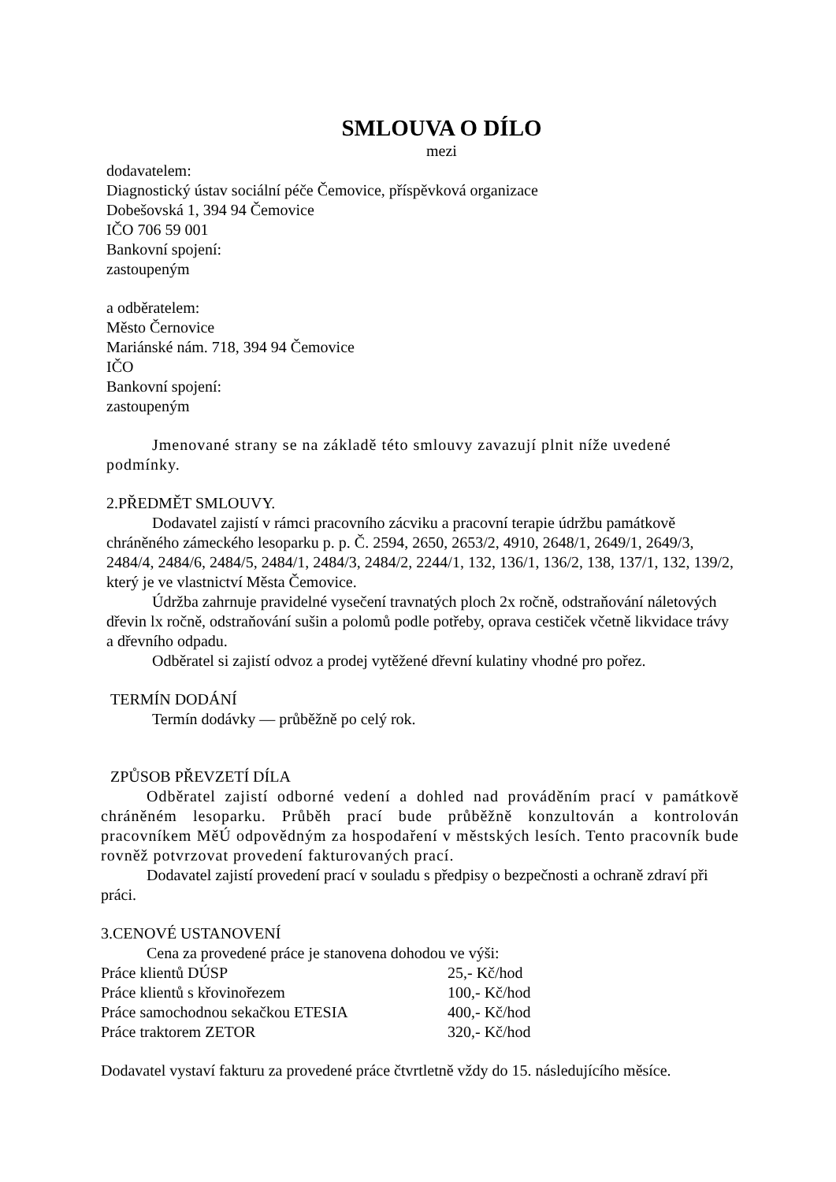SMLOUVA O DÍLO
mezi
dodavatelem:
Diagnostický ústav sociální péče Čemovice, příspěvková organizace
Dobešovská 1, 394 94 Čemovice
IČO 706 59 001
Bankovní spojení:
zastoupeným
a odběratelem:
Město Černovice
Mariánské nám. 718, 394 94 Čemovice
IČO
Bankovní spojení:
zastoupeným
Jmenované strany se na základě této smlouvy zavazují plnit níže uvedené podmínky.
2.PŘEDMĚT SMLOUVY.
Dodavatel zajistí v rámci pracovního zácviku a pracovní terapie údržbu památkově chráněného zámeckého lesoparku p. p. Č. 2594, 2650, 2653/2, 4910, 2648/1, 2649/1, 2649/3, 2484/4, 2484/6, 2484/5, 2484/1, 2484/3, 2484/2, 2244/1, 132, 136/1, 136/2, 138, 137/1, 132, 139/2, který je ve vlastnictví Města Čemovice.
Údržba zahrnuje pravidelné vysečení travnatých ploch 2x ročně, odstraňování náletových dřevin lx ročně, odstraňování sušin a polomů podle potřeby, oprava cestiček včetně likvidace trávy a dřevního odpadu.
Odběratel si zajistí odvoz a prodej vytěžené dřevní kulatiny vhodné pro pořez.
TERMÍN DODÁNÍ
Termín dodávky — průběžně po celý rok.
ZPŮSOB PŘEVZETÍ DÍLA
Odběratel zajistí odborné vedení a dohled nad prováděním prací v památkově chráněném lesoparku. Průběh prací bude průběžně konzultován a kontrolován pracovníkem MěÚ odpovědným za hospodaření v městských lesích. Tento pracovník bude rovněž potvrzovat provedení fakturovaných prací.
Dodavatel zajistí provedení prací v souladu s předpisy o bezpečnosti a ochraně zdraví při práci.
3.CENOVÉ USTANOVENÍ
Cena za provedené práce je stanovena dohodou ve výši:
| Práce klientů DÚSP | 25,- Kč/hod |
| Práce klientů s křovinořezem | 100,- Kč/hod |
| Práce samochodnou sekačkou ETESIA | 400,- Kč/hod |
| Práce traktorem ZETOR | 320,- Kč/hod |
Dodavatel vystaví fakturu za provedené práce čtvrtletně vždy do 15. následujícího měsíce.